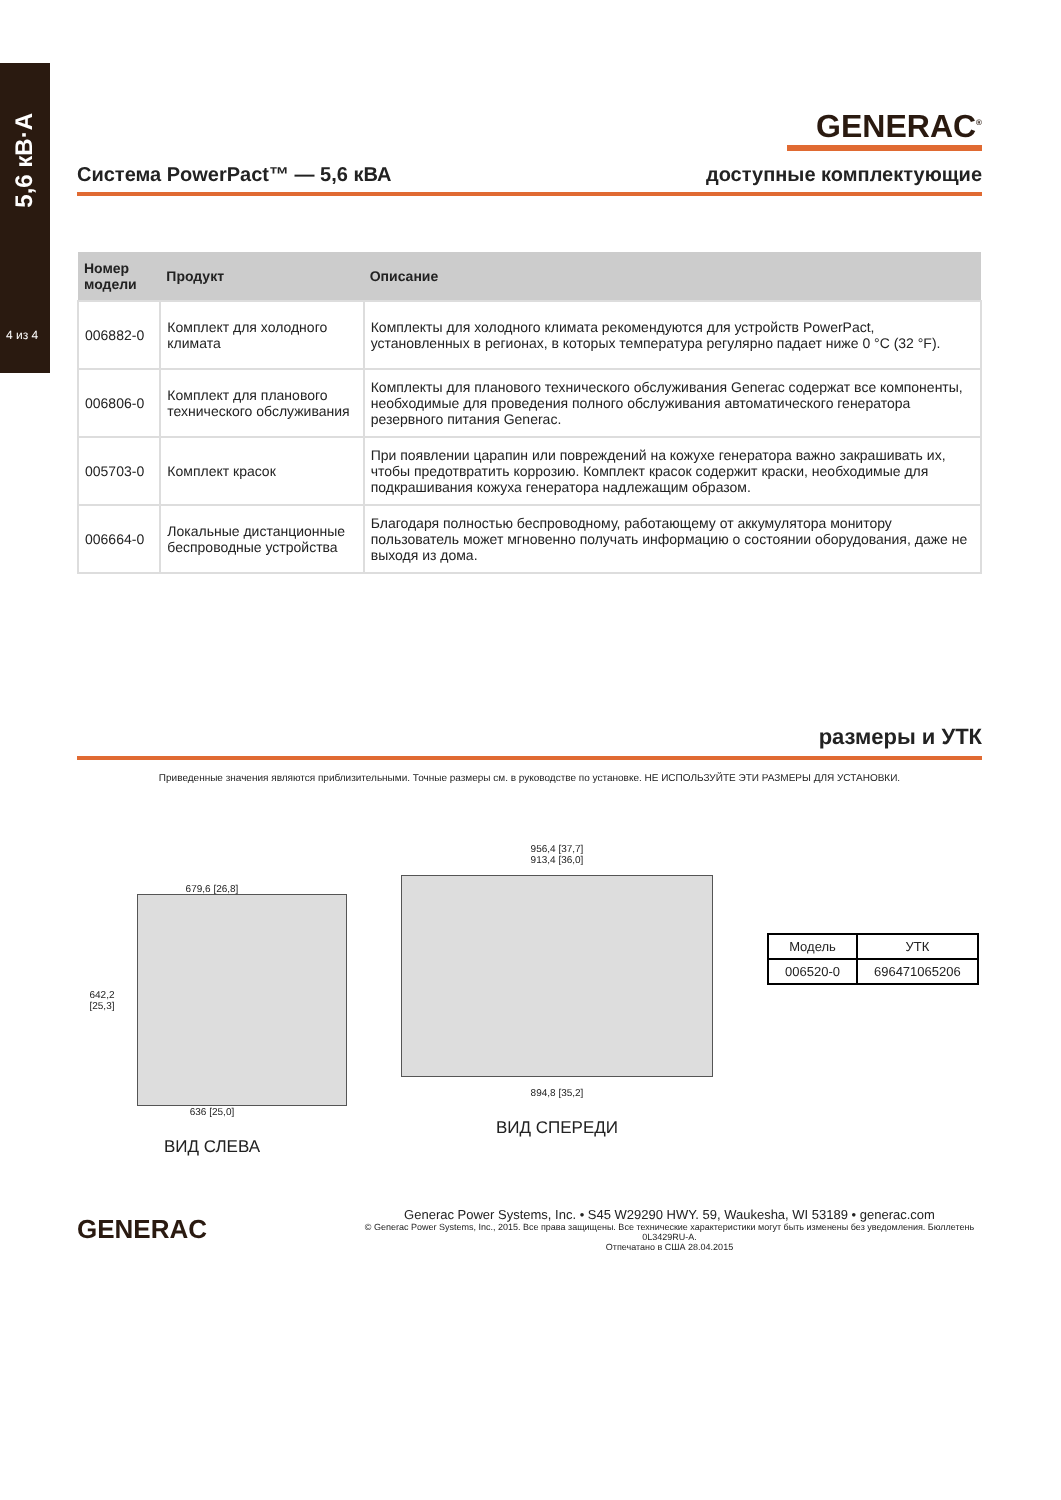5,6 кВ·А
4 из 4
GENERAC<sup>®</sup>
Система PowerPact™ — 5,6 кВА доступные комплектующие
| Номер модели | Продукт | Описание |
| --- | --- | --- |
| 006882-0 | Комплект для холодного климата | Комплекты для холодного климата рекомендуются для устройств PowerPact, установленных в регионах, в которых температура регулярно падает ниже 0 °C (32 °F). |
| 006806-0 | Комплект для планового технического обслуживания | Комплекты для планового технического обслуживания Generac содержат все компоненты, необходимые для проведения полного обслуживания автоматического генератора резервного питания Generac. |
| 005703-0 | Комплект красок | При появлении царапин или повреждений на кожухе генератора важно закрашивать их, чтобы предотвратить коррозию. Комплект красок содержит краски, необходимые для подкрашивания кожуха генератора надлежащим образом. |
| 006664-0 | Локальные дистанционные беспроводные устройства | Благодаря полностью беспроводному, работающему от аккумулятора монитору пользователь может мгновенно получать информацию о состоянии оборудования, даже не выходя из дома. |
размеры и УТК
Приведенные значения являются приблизительными. Точные размеры см. в руководстве по установке. НЕ ИСПОЛЬЗУЙТЕ ЭТИ РАЗМЕРЫ ДЛЯ УСТАНОВКИ.
679,6 [26,8]
642,2 [25,3]
636 [25,0]
ВИД СЛЕВА
956,4 [37,7]
913,4 [36,0]
894,8 [35,2]
ВИД СПЕРЕДИ
| Модель | УТК |
| --- | --- |
| 006520-0 | 696471065206 |
GENERAC
Generac Power Systems, Inc. • S45 W29290 HWY. 59, Waukesha, WI 53189 • generac.com
© Generac Power Systems, Inc., 2015. Все права защищены. Все технические характеристики могут быть изменены без уведомления. Бюллетень 0L3429RU-A.
Отпечатано в США 28.04.2015